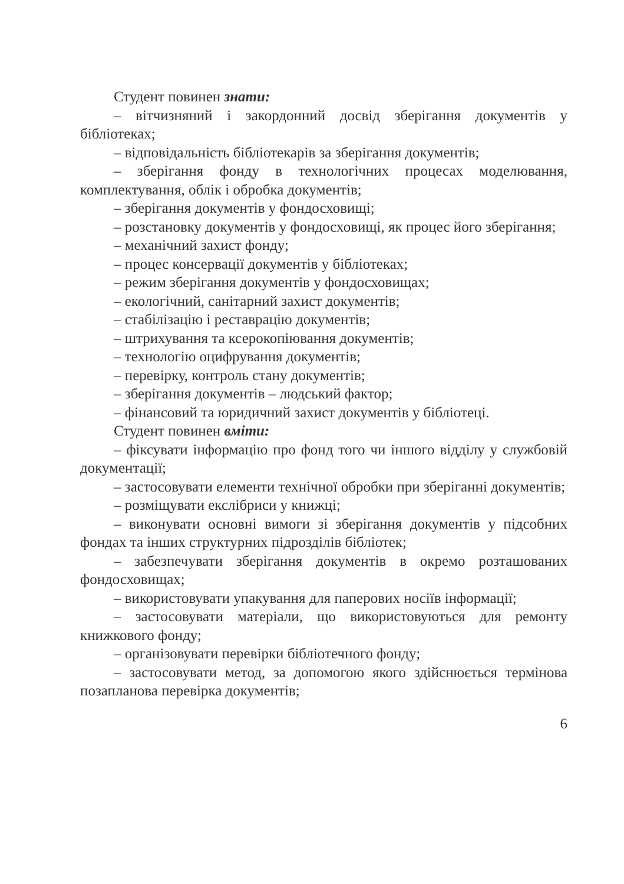Студент повинен знати:
– вітчизняний і закордонний досвід зберігання документів у бібліотеках;
– відповідальність бібліотекарів за зберігання документів;
– зберігання фонду в технологічних процесах моделювання, комплектування, облік і обробка документів;
– зберігання документів у фондосховищі;
– розстановку документів у фондосховищі, як процес його зберігання;
– механічний захист фонду;
– процес консервації документів у бібліотеках;
– режим зберігання документів у фондосховищах;
– екологічний, санітарний захист документів;
– стабілізацію і реставрацію документів;
– штрихування та ксерокопіювання документів;
– технологію оцифрування документів;
– перевірку, контроль стану документів;
– зберігання документів – людський фактор;
– фінансовий та юридичний захист документів у бібліотеці.
Студент повинен вміти:
– фіксувати інформацію про фонд того чи іншого відділу у службовій документації;
– застосовувати елементи технічної обробки при зберіганні документів;
– розміщувати екслібриси у книжці;
– виконувати основні вимоги зі зберігання документів у підсобних фондах та інших структурних підрозділів бібліотек;
– забезпечувати зберігання документів в окремо розташованих фондосховищах;
– використовувати упакування для паперових носіїв інформації;
– застосовувати матеріали, що використовуються для ремонту книжкового фонду;
– організовувати перевірки бібліотечного фонду;
– застосовувати метод, за допомогою якого здійснюється термінова позапланова перевірка документів;
6